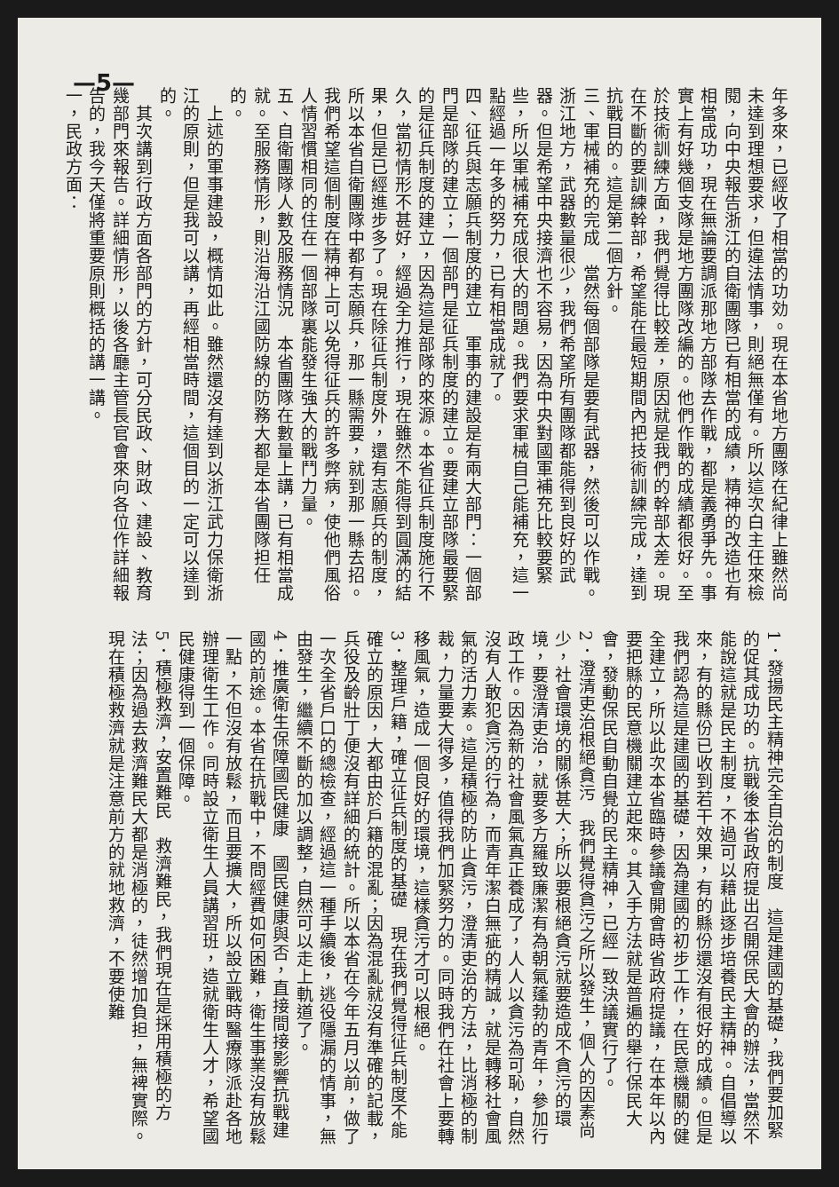—5—
年多來，已經收了相當的功効。現在本省地方團隊在紀律上雖然尚未達到理想要求，但違法情事，則絕無僅有。所以這次白主任來檢閱，向中央報告浙江的自衛團隊已有相當的成績，精神的改造也有相當成功，現在無論要調派那地方部隊去作戰，都是義勇爭先。事實上有好幾個支隊是地方團隊改編的。他們作戰的成績都很好。至於技術訓練方面，我們覺得比較差，原因就是我們的幹部太差。現在不斷的要訓練幹部，希望能在最短期間內把技術訓練完成，達到抗戰目的。這是第二個方針。
三、軍械補充的完成　當然每個部隊是要有武器，然後可以作戰。浙江地方，武器數量很少，我們希望所有團隊都能得到良好的武器。但是希望中央接濟也不容易，因為中央對國軍補充比較要緊些，所以軍械補充成很大的問題。我們要求軍械自己能補充，這一點經過一年多的努力，已有相當成就了。
四、征兵與志願兵制度的建立　軍事的建設是有兩大部門：一個部門是部隊的建立；一個部門是征兵制度的建立。要建立部隊最要緊的是征兵制度的建立，因為這是部隊的來源。本省征兵制度施行不久，當初情形不甚好，經過全力推行，現在雖然不能得到圓滿的結果，但是已經進步多了。現在除征兵制度外，還有志願兵的制度，所以本省自衛團隊中都有志願兵，那一縣需要，就到那一縣去招。我們希望這個制度在精神上可以免得征兵的許多弊病，使他們風俗人情習慣相同的住在一個部隊裏能發生強大的戰鬥力量。
五、自衛團隊人數及服務情況　本省團隊在數量上講，已有相當成就。至服務情形，則沿海沿江國防線的防務大都是本省團隊担任的。
　上述的軍事建設，概情如此。雖然還沒有達到以浙江武力保衛浙江的原則，但是我可以講，再經相當時間，這個目的一定可以達到的。
　其次講到行政方面各部門的方針，可分民政、財政、建設、教育幾部門來報告。詳細情形，以後各廳主管長官會來向各位作詳細報告的，我今天僅將重要原則概括的講一講。
一，民政方面：
1．發揚民主精神完全自治的制度　這是建國的基礎，我們要加緊的促其成功的。抗戰後本省政府提出召開保民大會的辦法，當然不能說這就是民主制度，不過可以藉此逐步培養民主精神。自倡導以來，有的縣份已收到若干效果，有的縣份還沒有很好的成績。但是我們認為這是建國的基礎，因為建國的初步工作，在民意機關的健全建立，所以此次本省臨時參議會開會時省政府提議，在本年以內要把縣的民意機關建立起來。其入手方法就是普遍的舉行保民大會，發動保民自動自覺的民主精神，已經一致決議實行了。
2．澄清吏治根絕貪污　我們覺得貪污之所以發生，個人的因素尚少，社會環境的關係甚大；所以要根絕貪污就要造成不貪污的環境，要澄清吏治，就要多方羅致廉潔有為朝氣蓬勃的青年，參加行政工作。因為新的社會風氣真正養成了，人人以貪污為可恥，自然沒有人敢犯貪污的行為，而青年潔白無疵的精誠，就是轉移社會風氣的活力素。這是積極的防止貪污，澄清吏治的方法，比消極的制裁，力量要大得多，值得我們加緊努力的。同時我們在社會上要轉移風氣，造成一個良好的環境，這樣貪污才可以根絕。
3．整理戶籍，確立征兵制度的基礎　現在我們覺得征兵制度不能確立的原因，大都由於戶籍的混亂；因為混亂就沒有準確的記載，兵役及齡壯丁便沒有詳細的統計。所以本省在今年五月以前，做了一次全省戶口的總檢查，經過這一種手續後，逃役隱漏的情事，無由發生，繼續不斷的加以調整，自然可以走上軌道了。
4．推廣衛生保障國民健康　國民健康與否，直接間接影響抗戰建國的前途。本省在抗戰中，不問經費如何困難，衛生事業沒有放鬆一點，不但沒有放鬆，而且要擴大，所以設立戰時醫療隊派赴各地辦理衛生工作。同時設立衛生人員講習班，造就衛生人才，希望國民健康得到一個保障。
5．積極救濟，安置難民　救濟難民，我們現在是採用積極的方法；因為過去救濟難民大都是消極的，徒然增加負担，無裨實際。現在積極救濟就是注意前方的就地救濟，不要使難